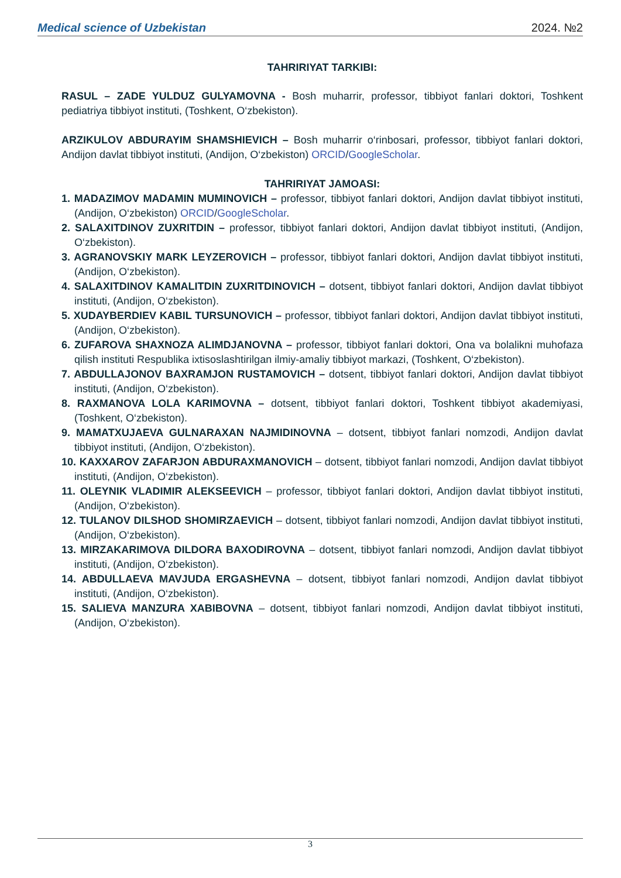Medical science of Uzbekistan 2024. №2
TAHRIRIYAT TARKIBI:
RASUL – ZADE YULDUZ GULYAMOVNA - Bosh muharrir, professor, tibbiyot fanlari doktori, Toshkent pediatriya tibbiyot instituti, (Toshkent, O‘zbekiston).
ARZIKULOV ABDURAYIM SHAMSHIEVICH – Bosh muharrir o‘rinbosari, professor, tibbiyot fanlari doktori, Andijon davlat tibbiyot instituti, (Andijon, O‘zbekiston) ORCID/GoogleScholar.
TAHRIRIYAT JAMOASI:
1. MADAZIMOV MADAMIN MUMINOVICH – professor, tibbiyot fanlari doktori, Andijon davlat tibbiyot instituti, (Andijon, O‘zbekiston) ORCID/GoogleScholar.
2. SALAXITDINOV ZUXRITDIN – professor, tibbiyot fanlari doktori, Andijon davlat tibbiyot instituti, (Andijon, O‘zbekiston).
3. AGRANOVSKIY MARK LEYZEROVICH – professor, tibbiyot fanlari doktori, Andijon davlat tibbiyot instituti, (Andijon, O‘zbekiston).
4. SALAXITDINOV KAMALITDIN ZUXRITDINOVICH – dotsent, tibbiyot fanlari doktori, Andijon davlat tibbiyot instituti, (Andijon, O‘zbekiston).
5. XUDAYBERDIEV KABIL TURSUNOVICH – professor, tibbiyot fanlari doktori, Andijon davlat tibbiyot instituti, (Andijon, O‘zbekiston).
6. ZUFAROVA SHAXNOZA ALIMDJANOVNA – professor, tibbiyot fanlari doktori, Ona va bolalikni muhofaza qilish instituti Respublika ixtisoslashtirilgan ilmiy-amaliy tibbiyot markazi, (Toshkent, O‘zbekiston).
7. ABDULLAJONOV BAXRAMJON RUSTAMOVICH – dotsent, tibbiyot fanlari doktori, Andijon davlat tibbiyot instituti, (Andijon, O‘zbekiston).
8. RAXMANOVA LOLA KARIMOVNA – dotsent, tibbiyot fanlari doktori, Toshkent tibbiyot akademiyasi, (Toshkent, O‘zbekiston).
9. MAMATXUJAEVA GULNARAXAN NAJMIDINOVNA – dotsent, tibbiyot fanlari nomzodi, Andijon davlat tibbiyot instituti, (Andijon, O‘zbekiston).
10. KAXXAROV ZAFARJON ABDURAXMANOVICH – dotsent, tibbiyot fanlari nomzodi, Andijon davlat tibbiyot instituti, (Andijon, O‘zbekiston).
11. OLEYNIK VLADIMIR ALEKSEEVICH – professor, tibbiyot fanlari doktori, Andijon davlat tibbiyot instituti, (Andijon, O‘zbekiston).
12. TULANOV DILSHOD SHOMIRZAEVICH – dotsent, tibbiyot fanlari nomzodi, Andijon davlat tibbiyot instituti, (Andijon, O‘zbekiston).
13. MIRZAKARIMOVA DILDORA BAXODIROVNA – dotsent, tibbiyot fanlari nomzodi, Andijon davlat tibbiyot instituti, (Andijon, O‘zbekiston).
14. ABDULLAEVA MAVJUDA ERGASHEVNA – dotsent, tibbiyot fanlari nomzodi, Andijon davlat tibbiyot instituti, (Andijon, O‘zbekiston).
15. SALIEVA MANZURA XABIBOVNA – dotsent, tibbiyot fanlari nomzodi, Andijon davlat tibbiyot instituti, (Andijon, O‘zbekiston).
3